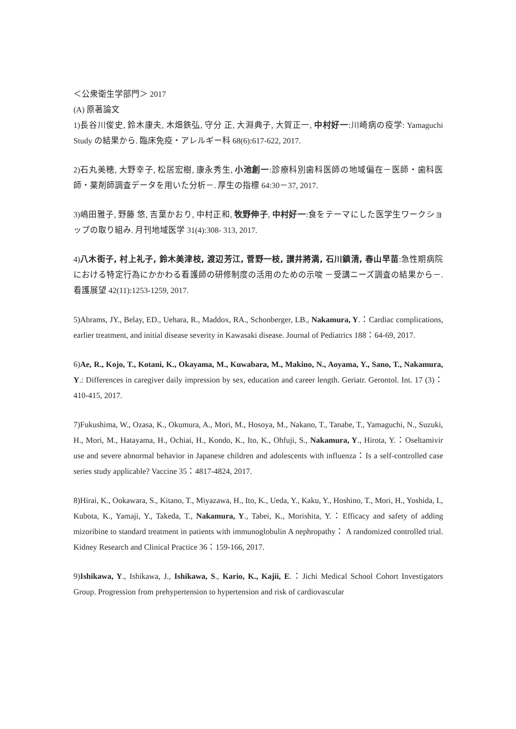＜公衆衛生学部門＞ 2017
(A) 原著論文
1)長谷川俊史, 鈴木康夫, 木畑鉄弘, 守分 正, 大淵典子, 大賀正一, 中村好一:川崎病の疫学: Yamaguchi Study の結果から. 臨床免疫・アレルギー科 68(6):617-622, 2017.
2)石丸美穂, 大野幸子, 松居宏樹, 康永秀生, 小池創一:診療科別歯科医師の地域偏在－医師・歯科医師・薬剤師調査データを用いた分析－. 厚生の指標 64:30－37, 2017.
3)嶋田雅子, 野藤 悠, 吉葉かおり, 中村正和, 牧野伸子, 中村好一:食をテーマにした医学生ワークショップの取り組み. 月刊地域医学 31(4):308- 313, 2017.
4)八木街子, 村上礼子, 鈴木美津枝, 渡辺芳江, 菅野一枝, 讃井將満, 石川鎮清, 春山早苗:急性期病院における特定行為にかかわる看護師の研修制度の活用のための示唆 －受講ニーズ調査の結果から－. 看護展望 42(11):1253-1259, 2017.
5)Abrams, JY., Belay, ED., Uehara, R., Maddox, RA., Schonberger, LB., Nakamura, Y.：Cardiac complications, earlier treatment, and initial disease severity in Kawasaki disease. Journal of Pediatrics 188：64-69, 2017.
6)Ae, R., Kojo, T., Kotani, K., Okayama, M., Kuwabara, M., Makino, N., Aoyama, Y., Sano, T., Nakamura, Y.: Differences in caregiver daily impression by sex, education and career length. Geriatr. Gerontol. Int. 17 (3)：410-415, 2017.
7)Fukushima, W., Ozasa, K., Okumura, A., Mori, M., Hosoya, M., Nakano, T., Tanabe, T., Yamaguchi, N., Suzuki, H., Mori, M., Hatayama, H., Ochiai, H., Kondo, K., Ito, K., Ohfuji, S., Nakamura, Y., Hirota, Y.：Oseltamivir use and severe abnormal behavior in Japanese children and adolescents with influenza：Is a self-controlled case series study applicable? Vaccine 35：4817-4824, 2017.
8)Hirai, K., Ookawara, S., Kitano, T., Miyazawa, H., Ito, K., Ueda, Y., Kaku, Y., Hoshino, T., Mori, H., Yoshida, I., Kubota, K., Yamaji, Y., Takeda, T., Nakamura, Y., Tabei, K., Morishita, Y.：Efficacy and safety of adding mizoribine to standard treatment in patients with immunoglobulin A nephropathy： A randomized controlled trial. Kidney Research and Clinical Practice 36：159-166, 2017.
9)Ishikawa, Y., Ishikawa, J., Ishikawa, S., Kario, K., Kajii, E.：Jichi Medical School Cohort Investigators Group. Progression from prehypertension to hypertension and risk of cardiovascular